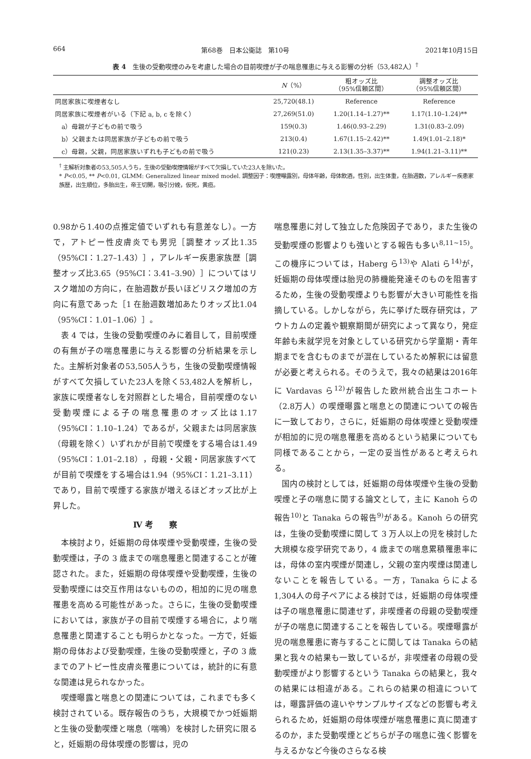664 第68巻　日本公衛誌　第10号 2021年10月15日
表 4　生後の受動喫煙のみを考慮した場合の目前喫煙が子の喘息罹患に与える影響の分析（53,482人）<sup>†</sup>
| | N （%） | 粗オッズ比 （95%信頼区間） | 調整オッズ比 （95%信頼区間） |
| --- | --- | --- | --- |
| 同居家族に喫煙者なし | 25,720(48.1) | Reference | Reference |
| 同居家族に喫煙者がいる（下記 a, b, c を除く） | 27,269(51.0) | 1.20(1.14–1.27)** | 1.17(1.10–1.24)** |
| a）母親が子どもの前で吸う | 159(0.3) | 1.46(0.93–2.29) | 1.31(0.83–2.09) |
| b）父親または同居家族が子どもの前で吸う | 213(0.4) | 1.67(1.15–2.42)** | 1.49(1.01–2.18)* |
| c）母親，父親，同居家族いずれも子どもの前で吸う | 121(0.23) | 2.13(1.35–3.37)** | 1.94(1.21–3.11)** |
<sup>†</sup> 主解析対象者の53,505人うち，生後の受動喫煙情報がすべて欠損していた23人を除いた。
* P<0.05, ** P<0.01, GLMM: Generalized linear mixed model. 調整因子：喫煙曝露別，母体年齢，母体飲酒，性別，出生体重，在胎週数，アレルギー疾患家族歴，出生順位，多胎出生，帝王切開，吸引分娩，仮死，黄疸。
0.98から1.40の点推定値でいずれも有意差なし）。一方で，アトピー性皮膚炎でも男児［調整オッズ比1.35（95%CI：1.27–1.43）］，アレルギー疾患家族歴［調整オッズ比3.65（95%CI：3.41–3.90）］についてはリスク増加の方向に，在胎週数が長いほどリスク増加の方向に有意であった［1 在胎週数増加あたりオッズ比1.04（95%CI：1.01–1.06）］。
表 4 では，生後の受動喫煙のみに着目して，目前喫煙の有無が子の喘息罹患に与える影響の分析結果を示した。主解析対象者の53,505人うち，生後の受動喫煙情報がすべて欠損していた23人を除く53,482人を解析し，家族に喫煙者なしを対照群とした場合，目前喫煙のない受動喫煙による子の喘息罹患のオッズ比は1.17（95%CI：1.10–1.24）であるが，父親または同居家族（母親を除く）いずれかが目前で喫煙をする場合は1.49（95%CI：1.01–2.18），母親・父親・同居家族すべてが目前で喫煙をする場合は1.94（95%CI：1.21–3.11）であり，目前で喫煙する家族が増えるほどオッズ比が上昇した。
Ⅳ 考　　察
本検討より，妊娠期の母体喫煙や受動喫煙，生後の受動喫煙は，子の 3 歳までの喘息罹患と関連することが確認された。また，妊娠期の母体喫煙や受動喫煙，生後の受動喫煙には交互作用はないものの，相加的に児の喘息罹患を高める可能性があった。さらに，生後の受動喫煙においては，家族が子の目前で喫煙する場合に，より喘息罹患と関連することも明らかとなった。一方で，妊娠期の母体および受動喫煙，生後の受動喫煙と，子の 3 歳までのアトピー性皮膚炎罹患については，統計的に有意な関連は見られなかった。
喫煙曝露と喘息との関連については，これまでも多く検討されている。既存報告のうち，大規模でかつ妊娠期と生後の受動喫煙と喘息（喘鳴）を検討した研究に限ると，妊娠期の母体喫煙の影響は，児の
喘息罹患に対して独立した危険因子であり，また生後の受動喫煙の影響よりも強いとする報告も多い<sup>8,11~15)</sup>。この機序については，Haberg ら<sup>13)</sup>や Alati ら<sup>14)</sup>が，妊娠期の母体喫煙は胎児の肺機能発達そのものを阻害するため，生後の受動喫煙よりも影響が大きい可能性を指摘している。しかしながら，先に挙げた既存研究は，アウトカムの定義や観察期間が研究によって異なり，発症年齢も未就学児を対象としている研究から学童期・青年期までを含むものまでが混在しているため解釈には留意が必要と考えられる。そのうえで，我々の結果は2016年に Vardavas ら<sup>12)</sup>が報告した欧州統合出生コホート（2.8万人）の喫煙曝露と喘息との関連についての報告に一致しており，さらに，妊娠期の母体喫煙と受動喫煙が相加的に児の喘息罹患を高めるという結果についても同様であることから，一定の妥当性があると考えられる。
国内の検討としては，妊娠期の母体喫煙や生後の受動喫煙と子の喘息に関する論文として，主に Kanoh らの報告<sup>10)</sup>と Tanaka らの報告<sup>9)</sup>がある。Kanoh らの研究は，生後の受動喫煙に関して 3 万人以上の児を検討した大規模な疫学研究であり，4 歳までの喘息累積罹患率には，母体の室内喫煙が関連し，父親の室内喫煙は関連しないことを報告している。一方，Tanaka らによる1,304人の母子ペアによる検討では，妊娠期の母体喫煙は子の喘息罹患に関連せず，非喫煙者の母親の受動喫煙が子の喘息に関連することを報告している。喫煙曝露が児の喘息罹患に寄与することに関しては Tanaka らの結果と我々の結果も一致しているが，非喫煙者の母親の受動喫煙がより影響するという Tanaka らの結果と，我々の結果には相違がある。これらの結果の相違については，曝露評価の違いやサンプルサイズなどの影響も考えられるため，妊娠期の母体喫煙が喘息罹患に真に関連するのか，また受動喫煙とどちらが子の喘息に強く影響を与えるかなど今後のさらなる検